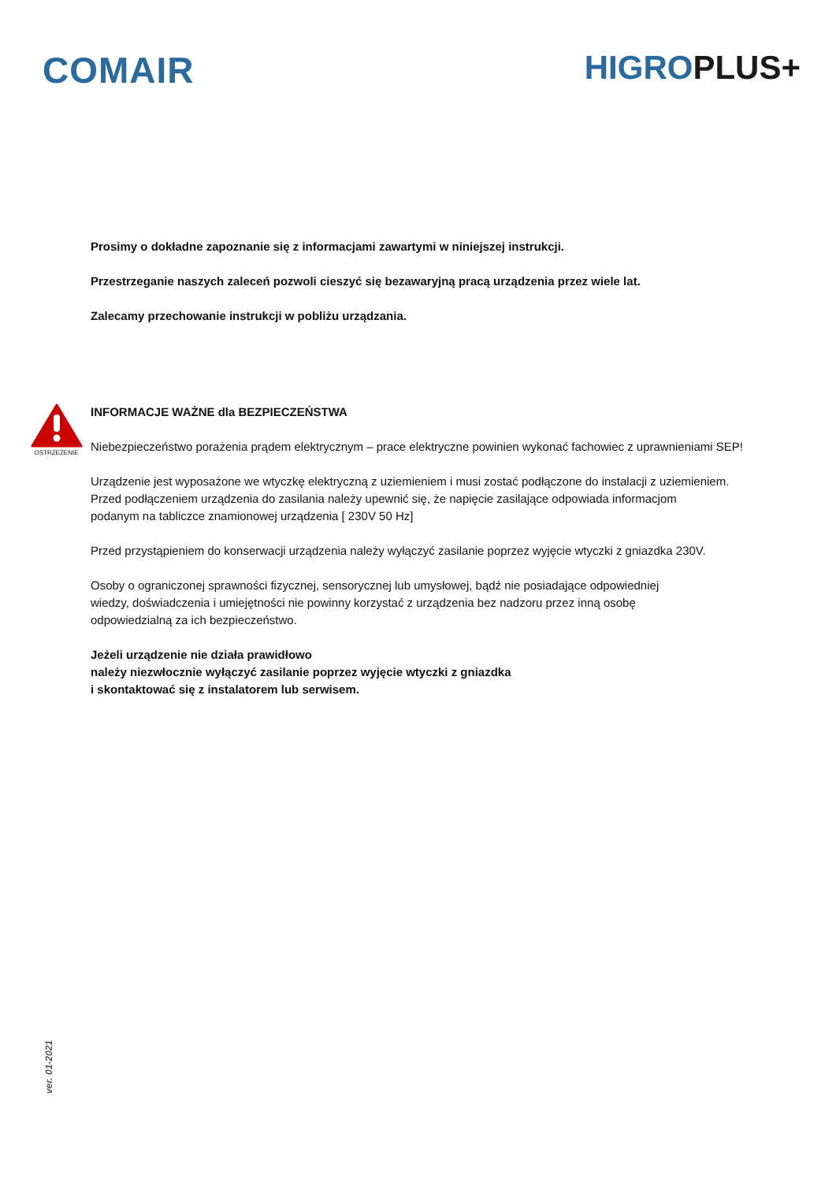COMAIR HIGROPLUS+
Prosimy o dokładne zapoznanie się z informacjami zawartymi w niniejszej instrukcji.
Przestrzeganie naszych zaleceń pozwoli cieszyć się bezawaryjną pracą urządzenia przez wiele lat.
Zalecamy przechowanie instrukcji w pobliżu urządzania.
OSTRZEŻENIE
INFORMACJE WAŻNE dla BEZPIECZEŃSTWA
Niebezpieczeństwo porażenia prądem elektrycznym – prace elektryczne powinien wykonać fachowiec z uprawnieniami SEP!
Urządzenie jest wyposażone we wtyczkę elektryczną z uziemieniem i musi zostać podłączone do instalacji z uziemieniem.
Przed podłączeniem urządzenia do zasilania należy upewnić się, że napięcie zasilające odpowiada informacjom
podanym na tabliczce znamionowej urządzenia [ 230V 50 Hz]
Przed przystąpieniem do konserwacji urządzenia należy wyłączyć zasilanie poprzez wyjęcie wtyczki z gniazdka 230V.
Osoby o ograniczonej sprawności fizycznej, sensorycznej lub umysłowej, bądź nie posiadające odpowiedniej
wiedzy, doświadczenia i umiejętności nie powinny korzystać z urządzenia bez nadzoru przez inną osobę
odpowiedzialną za ich bezpieczeństwo.
Jeżeli urządzenie nie działa prawidłowo
należy niezwłocznie wyłączyć zasilanie poprzez wyjęcie wtyczki z gniazdka
i skontaktować się z instalatorem lub serwisem.
ver. 01-2021